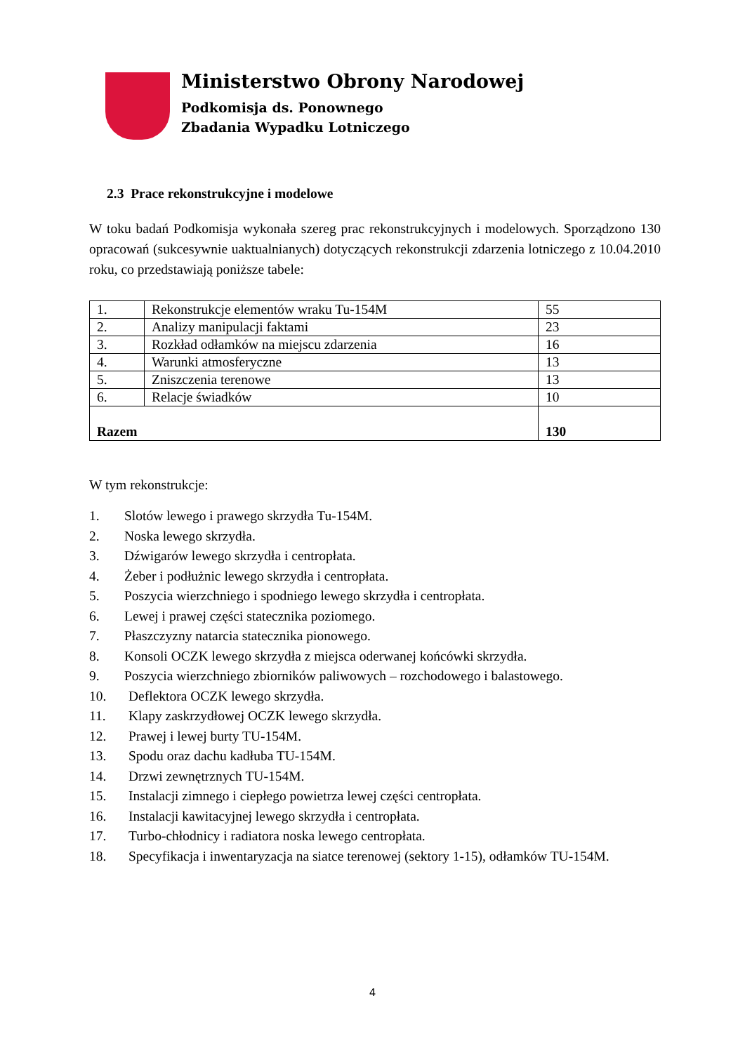Ministerstwo Obrony Narodowej
Podkomisja ds. Ponownego
Zbadania Wypadku Lotniczego
2.3 Prace rekonstrukcyjne i modelowe
W toku badań Podkomisja wykonała szereg prac rekonstrukcyjnych i modelowych. Sporządzono 130 opracowań (sukcesywnie uaktualnianych) dotyczących rekonstrukcji zdarzenia lotniczego z 10.04.2010 roku, co przedstawiają poniższe tabele:
| 1. | Rekonstrukcje elementów wraku Tu-154M | 55 |
| 2. | Analizy manipulacji faktami | 23 |
| 3. | Rozkład odłamków na miejscu zdarzenia | 16 |
| 4. | Warunki atmosferyczne | 13 |
| 5. | Zniszczenia terenowe | 13 |
| 6. | Relacje świadków | 10 |
| Razem | | 130 |
W tym rekonstrukcje:
1. Slotów lewego i prawego skrzydła Tu-154M.
2. Noska lewego skrzydła.
3. Dźwigarów lewego skrzydła i centropłata.
4. Żeber i podłużnic lewego skrzydła i centropłata.
5. Poszycia wierzchniego i spodniego lewego skrzydła i centropłata.
6. Lewej i prawej części statecznika poziomego.
7. Płaszczyzny natarcia statecznika pionowego.
8. Konsoli OCZK lewego skrzydła z miejsca oderwanej końcówki skrzydła.
9. Poszycia wierzchniego zbiorników paliwowych – rozchodowego i balastowego.
10. Deflektora OCZK lewego skrzydła.
11. Klapy zaskrzydłowej OCZK lewego skrzydła.
12. Prawej i lewej burty TU-154M.
13. Spodu oraz dachu kadłuba TU-154M.
14. Drzwi zewnętrznych TU-154M.
15. Instalacji zimnego i ciepłego powietrza lewej części centropłata.
16. Instalacji kawitacyjnej lewego skrzydła i centropłata.
17. Turbo-chłodnicy i radiatora noska lewego centropłata.
18. Specyfikacja i inwentaryzacja na siatce terenowej (sektory 1-15), odłamków TU-154M.
4